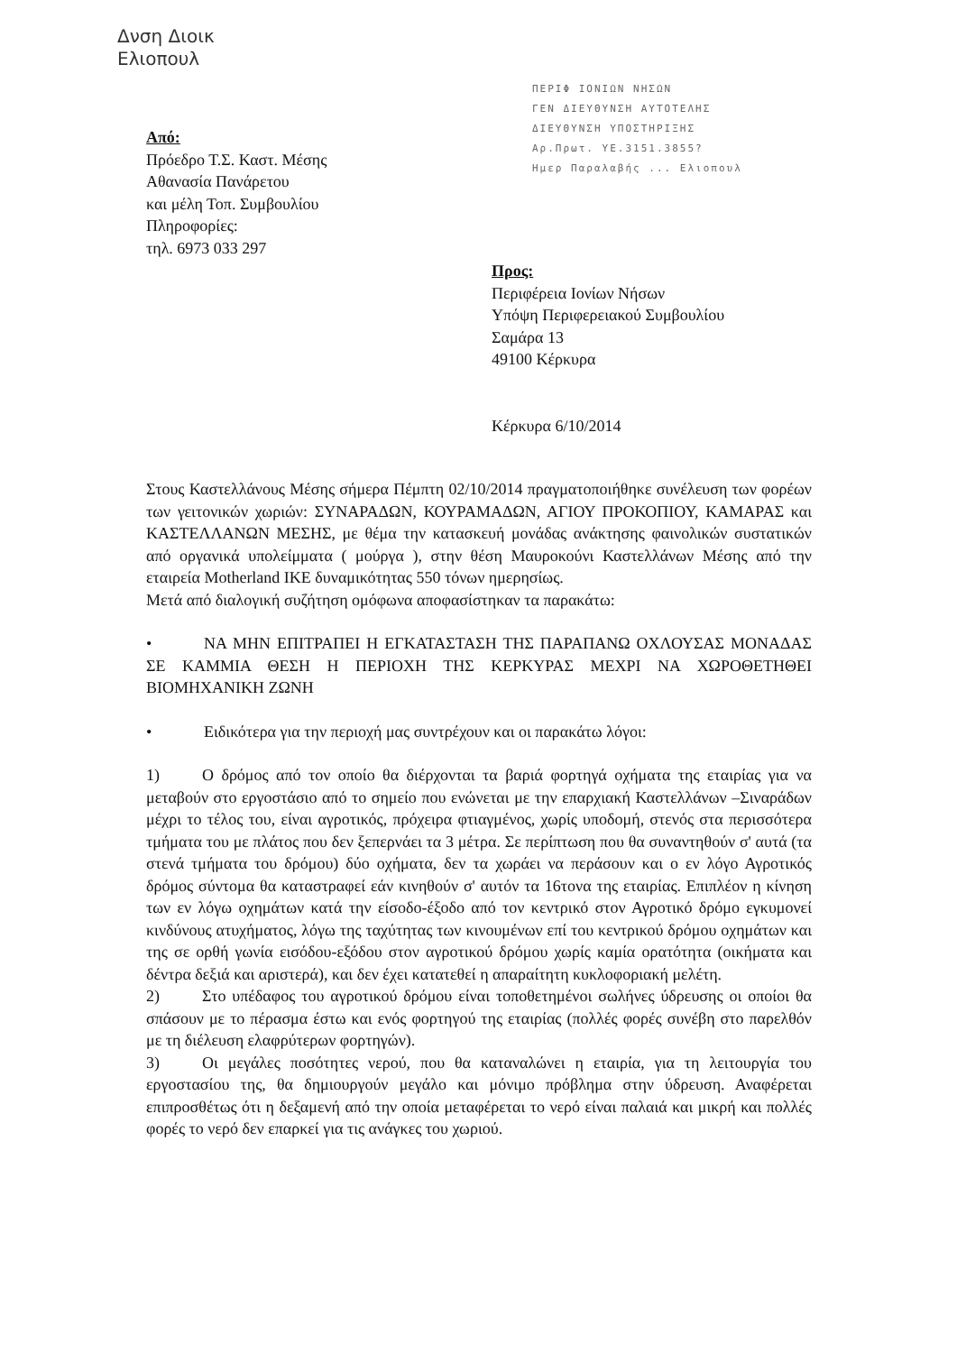Δνση Διοικ
Ελιοπουλ
ΠΕΡΙΦ ΙΟΝΙΩΝ ΝΗΣΩΝ
ΓΕΝ ΔΙΕΥΘΥΝΣΗ ΑΥΤΟΤΕΛΗΣ
ΔΙΕΥΘΥΝΣΗ ΥΠΟΣΤΗΡΙΞΗΣ
Αρ.Πρωτ. ΥΕ.3151.3855?
Ημερ Παραλαβής ... Ελιοπουλ
Από:
Πρόεδρο Τ.Σ. Καστ. Μέσης
Αθανασία Πανάρετου
και μέλη Τοπ. Συμβουλίου
Πληροφορίες:
τηλ. 6973 033 297
Προς:
Περιφέρεια Ιονίων Νήσων
Υπόψη Περιφερειακού Συμβουλίου
Σαμάρα 13
49100 Κέρκυρα
Κέρκυρα 6/10/2014
Στους Καστελλάνους Μέσης σήμερα Πέμπτη 02/10/2014 πραγματοποιήθηκε συνέλευση των φορέων των γειτονικών χωριών: ΣΥΝΑΡΑΔΩΝ, ΚΟΥΡΑΜΑΔΩΝ, ΑΓΙΟΥ ΠΡΟΚΟΠΙΟΥ, ΚΑΜΑΡΑΣ και ΚΑΣΤΕΛΛΑΝΩΝ ΜΕΣΗΣ, με θέμα την κατασκευή μονάδας ανάκτησης φαινολικών συστατικών από οργανικά υπολείμματα ( μούργα ), στην θέση Μαυροκούνι Καστελλάνων Μέσης από την εταιρεία Motherland ΙΚΕ δυναμικότητας 550 τόνων ημερησίως.
Μετά από διαλογική συζήτηση ομόφωνα αποφασίστηκαν τα παρακάτω:
• ΝΑ ΜΗΝ ΕΠΙΤΡΑΠΕΙ Η ΕΓΚΑΤΑΣΤΑΣΗ ΤΗΣ ΠΑΡΑΠΑΝΩ ΟΧΛΟΥΣΑΣ ΜΟΝΑΔΑΣ ΣΕ ΚΑΜΜΙΑ ΘΕΣΗ Η ΠΕΡΙΟΧΗ ΤΗΣ ΚΕΡΚΥΡΑΣ ΜΕΧΡΙ ΝΑ ΧΩΡΟΘΕΤΗΘΕΙ ΒΙΟΜΗΧΑΝΙΚΗ ΖΩΝΗ
• Ειδικότερα για την περιοχή μας συντρέχουν και οι παρακάτω λόγοι:
1) Ο δρόμος από τον οποίο θα διέρχονται τα βαριά φορτηγά οχήματα της εταιρίας για να μεταβούν στο εργοστάσιο από το σημείο που ενώνεται με την επαρχιακή Καστελλάνων –Σιναράδων μέχρι το τέλος του, είναι αγροτικός, πρόχειρα φτιαγμένος, χωρίς υποδομή, στενός στα περισσότερα τμήματα του με πλάτος που δεν ξεπερνάει τα 3 μέτρα. Σε περίπτωση που θα συναντηθούν σ' αυτά (τα στενά τμήματα του δρόμου) δύο οχήματα, δεν τα χωράει να περάσουν και ο εν λόγο Αγροτικός δρόμος σύντομα θα καταστραφεί εάν κινηθούν σ' αυτόν τα 16τονα της εταιρίας. Επιπλέον η κίνηση των εν λόγω οχημάτων κατά την είσοδο-έξοδο από τον κεντρικό στον Αγροτικό δρόμο εγκυμονεί κινδύνους ατυχήματος, λόγω της ταχύτητας των κινουμένων επί του κεντρικού δρόμου οχημάτων και της σε ορθή γωνία εισόδου-εξόδου στον αγροτικού δρόμου χωρίς καμία ορατότητα (οικήματα και δέντρα δεξιά και αριστερά), και δεν έχει κατατεθεί η απαραίτητη κυκλοφοριακή μελέτη.
2) Στο υπέδαφος του αγροτικού δρόμου είναι τοποθετημένοι σωλήνες ύδρευσης οι οποίοι θα σπάσουν με το πέρασμα έστω και ενός φορτηγού της εταιρίας (πολλές φορές συνέβη στο παρελθόν με τη διέλευση ελαφρύτερων φορτηγών).
3) Οι μεγάλες ποσότητες νερού, που θα καταναλώνει η εταιρία, για τη λειτουργία του εργοστασίου της, θα δημιουργούν μεγάλο και μόνιμο πρόβλημα στην ύδρευση. Αναφέρεται επιπροσθέτως ότι η δεξαμενή από την οποία μεταφέρεται το νερό είναι παλαιά και μικρή και πολλές φορές το νερό δεν επαρκεί για τις ανάγκες του χωριού.